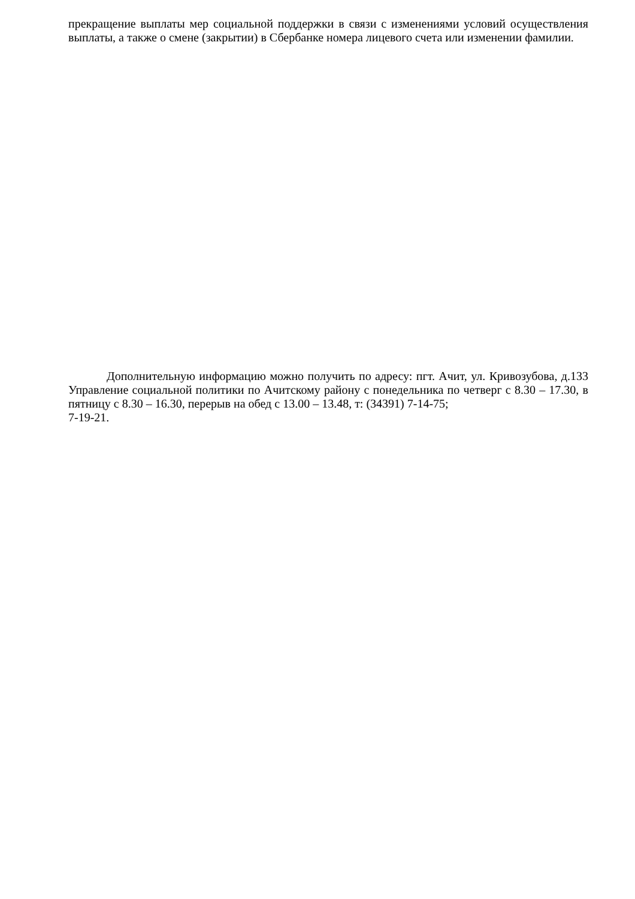прекращение выплаты мер социальной поддержки в связи с изменениями условий осуществления выплаты, а также о смене (закрытии) в Сбербанке номера лицевого счета или изменении фамилии.
Дополнительную информацию можно получить по адресу: пгт. Ачит, ул. Кривозубова, д.133 Управление социальной политики по Ачитскому району с понедельника по четверг с 8.30 – 17.30, в пятницу с 8.30 – 16.30, перерыв на обед с 13.00 – 13.48, т: (34391) 7-14-75;
7-19-21.